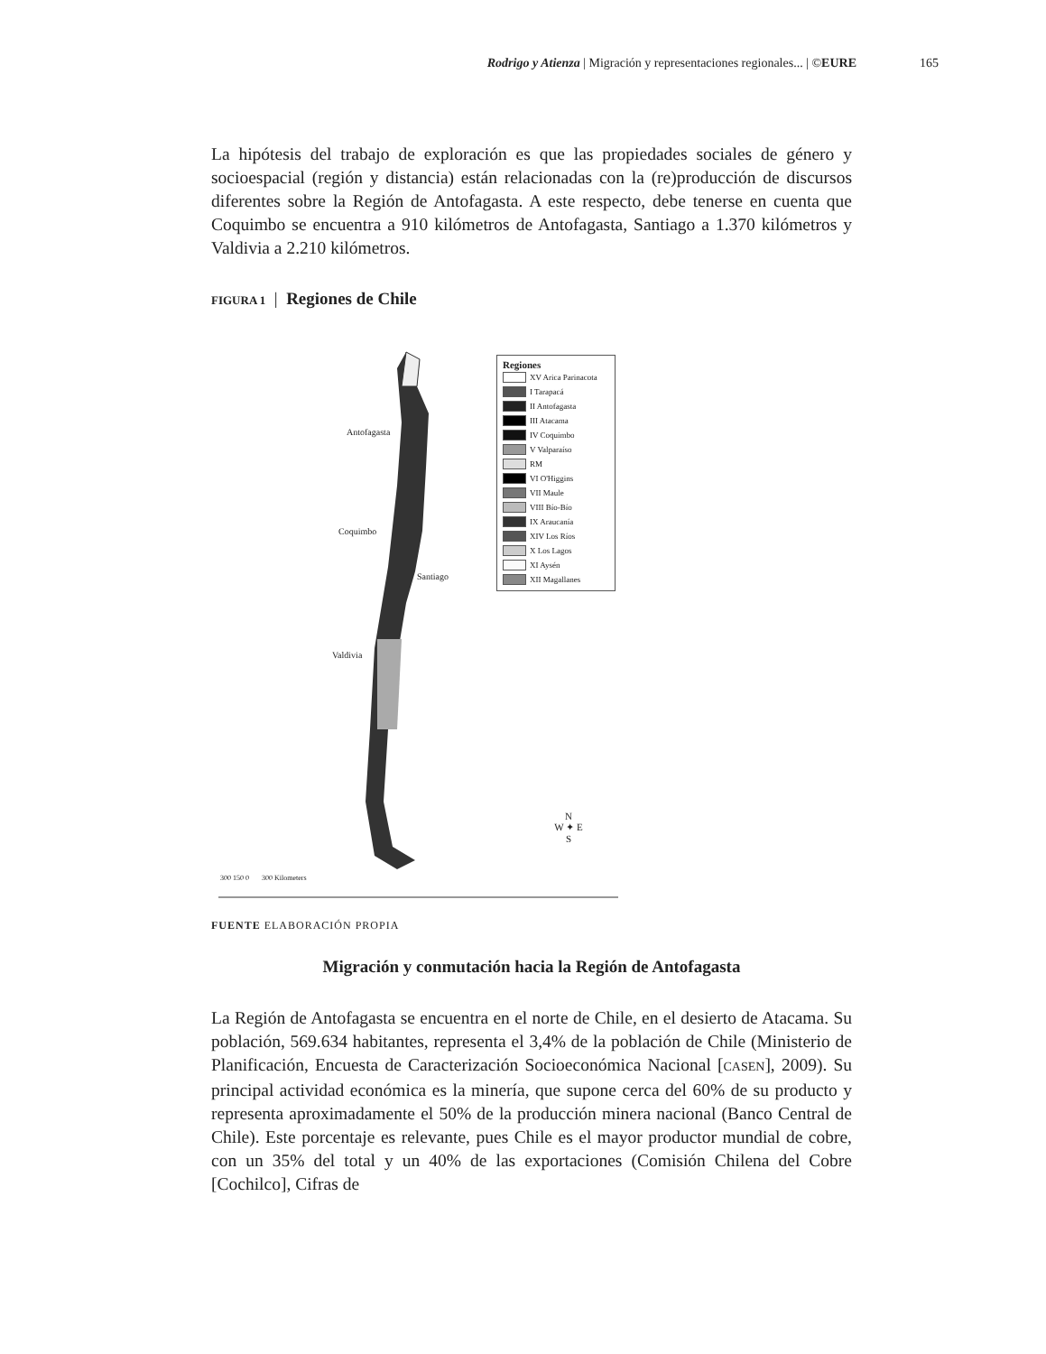Rodrigo y Atienza | Migración y representaciones regionales... | ©EURE 165
La hipótesis del trabajo de exploración es que las propiedades sociales de género y socioespacial (región y distancia) están relacionadas con la (re)producción de discursos diferentes sobre la Región de Antofagasta. A este respecto, debe tenerse en cuenta que Coquimbo se encuentra a 910 kilómetros de Antofagasta, Santiago a 1.370 kilómetros y Valdivia a 2.210 kilómetros.
FIGURA 1 | Regiones de Chile
Antofagasta
Coquimbo
Santiago
Valdivia
300 150 0 300 Kilometers
N
W ✦ E
S
Regiones
XV Arica Parinacota
I Tarapacá
II Antofagasta
III Atacama
IV Coquimbo
V Valparaíso
RM
VI O'Higgins
VII Maule
VIII Bío-Bío
IX Araucanía
XIV Los Ríos
X Los Lagos
XI Aysén
XII Magallanes
FUENTE ELABORACIÓN PROPIA
Migración y conmutación hacia la Región de Antofagasta
La Región de Antofagasta se encuentra en el norte de Chile, en el desierto de Atacama. Su población, 569.634 habitantes, representa el 3,4% de la población de Chile (Ministerio de Planificación, Encuesta de Caracterización Socioeconómica Nacional [CASEN], 2009). Su principal actividad económica es la minería, que supone cerca del 60% de su producto y representa aproximadamente el 50% de la producción minera nacional (Banco Central de Chile). Este porcentaje es relevante, pues Chile es el mayor productor mundial de cobre, con un 35% del total y un 40% de las exportaciones (Comisión Chilena del Cobre [Cochilco], Cifras de